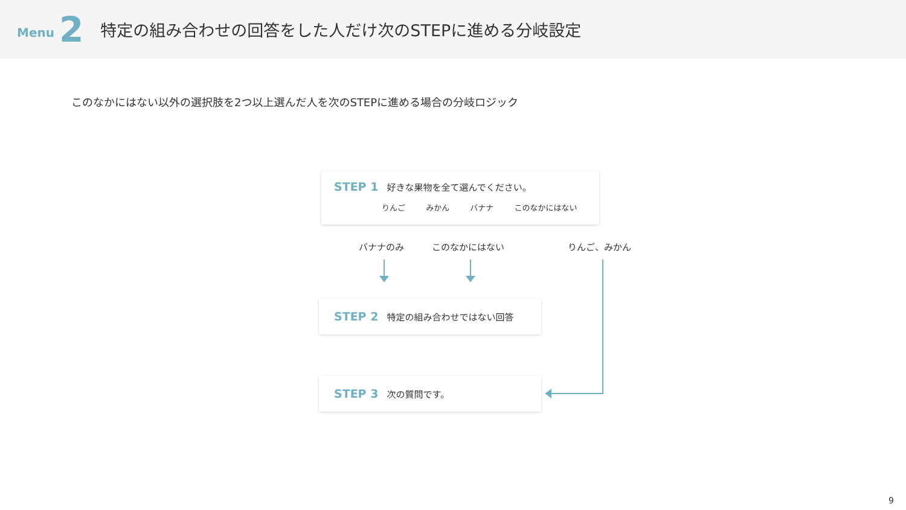Menu 2 特定の組み合わせの回答をした人だけ次のSTEPに進める分岐設定
このなかにはない以外の選択肢を2つ以上選んだ人を次のSTEPに進める場合の分岐ロジック
STEP 1 好きな果物を全て選んでください。
りんご みかん バナナ このなかにはない
バナナのみ このなかにはない りんご、みかん
STEP 2 特定の組み合わせではない回答
STEP 3 次の質問です。
9